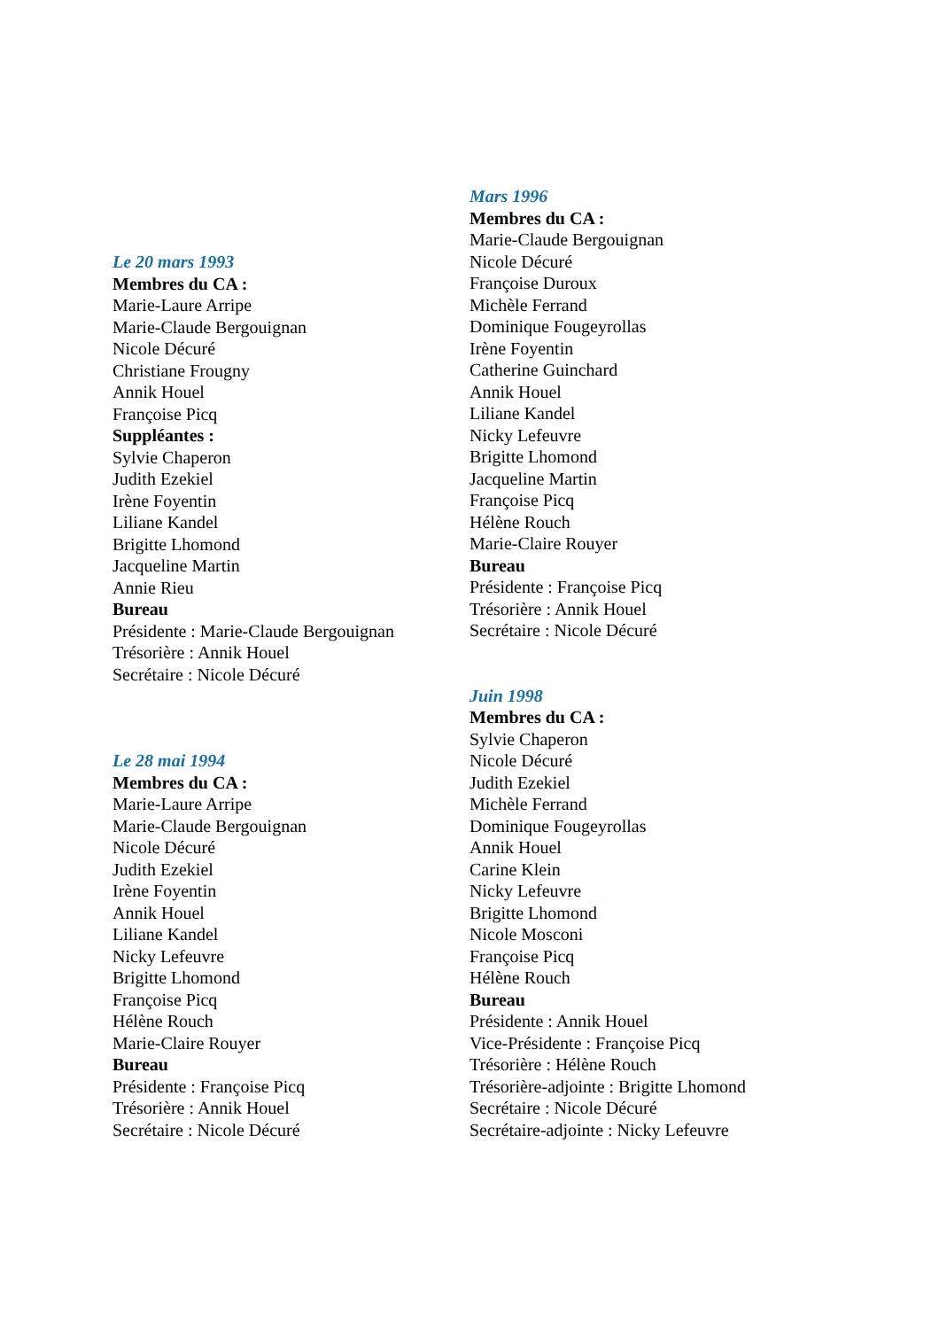Le 20 mars 1993
Membres du CA :
Marie-Laure Arripe
Marie-Claude Bergouignan
Nicole Décuré
Christiane Frougny
Annik Houel
Françoise Picq
Suppléantes :
Sylvie Chaperon
Judith Ezekiel
Irène Foyentin
Liliane Kandel
Brigitte Lhomond
Jacqueline Martin
Annie Rieu
Bureau
Présidente : Marie-Claude Bergouignan
Trésorière : Annik Houel
Secrétaire : Nicole Décuré
Le 28 mai 1994
Membres du CA :
Marie-Laure Arripe
Marie-Claude Bergouignan
Nicole Décuré
Judith Ezekiel
Irène Foyentin
Annik Houel
Liliane Kandel
Nicky Lefeuvre
Brigitte Lhomond
Françoise Picq
Hélène Rouch
Marie-Claire Rouyer
Bureau
Présidente : Françoise Picq
Trésorière : Annik Houel
Secrétaire : Nicole Décuré
Mars 1996
Membres du CA :
Marie-Claude Bergouignan
Nicole Décuré
Françoise Duroux
Michèle Ferrand
Dominique Fougeyrollas
Irène Foyentin
Catherine Guinchard
Annik Houel
Liliane Kandel
Nicky Lefeuvre
Brigitte Lhomond
Jacqueline Martin
Françoise Picq
Hélène Rouch
Marie-Claire Rouyer
Bureau
Présidente : Françoise Picq
Trésorière : Annik Houel
Secrétaire : Nicole Décuré
Juin 1998
Membres du CA :
Sylvie Chaperon
Nicole Décuré
Judith Ezekiel
Michèle Ferrand
Dominique Fougeyrollas
Annik Houel
Carine Klein
Nicky Lefeuvre
Brigitte Lhomond
Nicole Mosconi
Françoise Picq
Hélène Rouch
Bureau
Présidente : Annik Houel
Vice-Présidente : Françoise Picq
Trésorière : Hélène Rouch
Trésorière-adjointe : Brigitte Lhomond
Secrétaire : Nicole Décuré
Secrétaire-adjointe : Nicky Lefeuvre